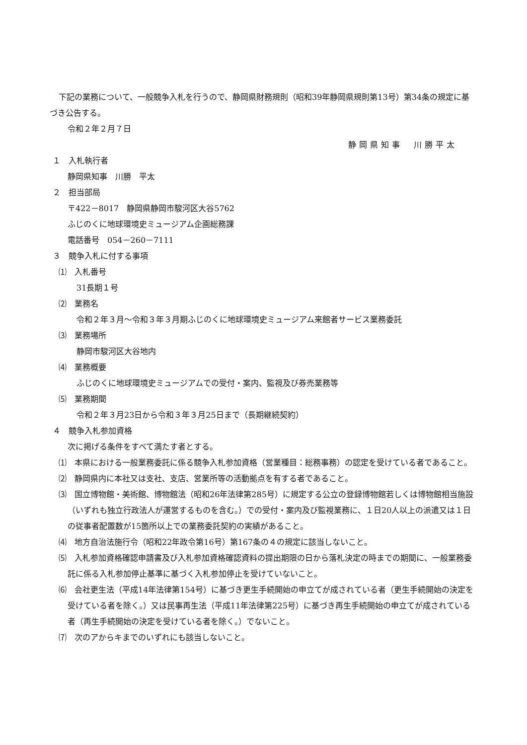下記の業務について、一般競争入札を行うので、静岡県財務規則（昭和39年静岡県規則第13号）第34条の規定に基づき公告する。
令和２年２月７日
静岡県知事　川勝平太
１　入札執行者
静岡県知事　川勝　平太
２　担当部局
〒422－8017　静岡県静岡市駿河区大谷5762
ふじのくに地球環境史ミュージアム企画総務課
電話番号　054－260－7111
３　競争入札に付する事項
⑴　入札番号
31長期１号
⑵　業務名
令和２年３月～令和３年３月期ふじのくに地球環境史ミュージアム来館者サービス業務委託
⑶　業務場所
静岡市駿河区大谷地内
⑷　業務概要
ふじのくに地球環境史ミュージアムでの受付・案内、監視及び券売業務等
⑸　業務期間
令和２年３月23日から令和３年３月25日まで（長期継続契約）
４　競争入札参加資格
次に掲げる条件をすべて満たす者とする。
⑴　本県における一般業務委託に係る競争入札参加資格（営業種目：総務事務）の認定を受けている者であること。
⑵　静岡県内に本社又は支社、支店、営業所等の活動拠点を有する者であること。
⑶　国立博物館・美術館、博物館法（昭和26年法律第285号）に規定する公立の登録博物館若しくは博物館相当施設（いずれも独立行政法人が運営するものを含む。）での受付・案内及び監視業務に、１日20人以上の派遣又は１日の従事者配置数が15箇所以上での業務委託契約の実績があること。
⑷　地方自治法施行令（昭和22年政令第16号）第167条の４の規定に該当しないこと。
⑸　入札参加資格確認申請書及び入札参加資格確認資料の提出期限の日から落札決定の時までの期間に、一般業務委託に係る入札参加停止基準に基づく入札参加停止を受けていないこと。
⑹　会社更生法（平成14年法律第154号）に基づき更生手続開始の申立てが成されている者（更生手続開始の決定を受けている者を除く。）又は民事再生法（平成11年法律第225号）に基づき再生手続開始の申立てが成されている者（再生手続開始の決定を受けている者を除く。）でないこと。
⑺　次のアからキまでのいずれにも該当しないこと。